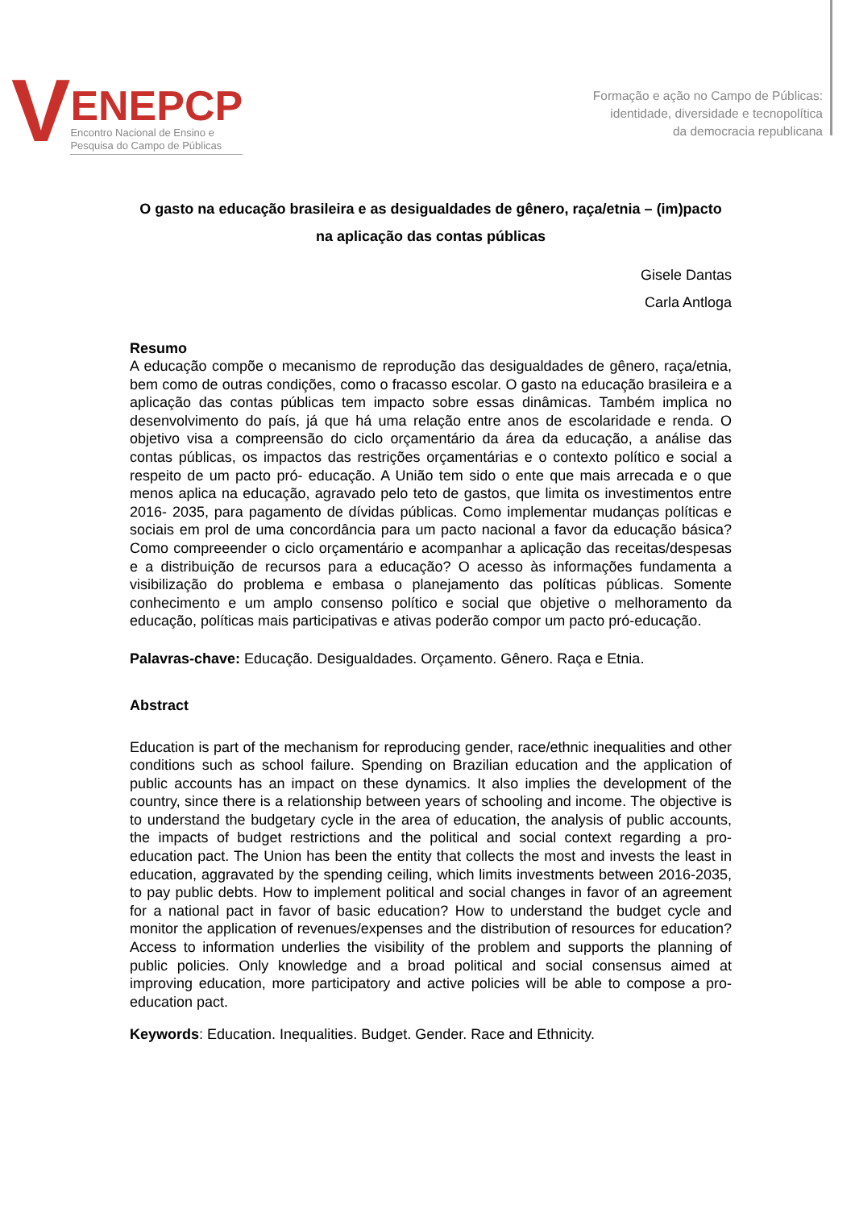V
ENEPCP
Encontro Nacional de Ensino e
Pesquisa do Campo de Públicas
Formação e ação no Campo de Públicas:
identidade, diversidade e tecnopolítica
da democracia republicana
O gasto na educação brasileira e as desigualdades de gênero, raça/etnia – (im)pacto na aplicação das contas públicas
Gisele Dantas
Carla Antloga
Resumo
A educação compõe o mecanismo de reprodução das desigualdades de gênero, raça/etnia, bem como de outras condições, como o fracasso escolar. O gasto na educação brasileira e a aplicação das contas públicas tem impacto sobre essas dinâmicas. Também implica no desenvolvimento do país, já que há uma relação entre anos de escolaridade e renda. O objetivo visa a compreensão do ciclo orçamentário da área da educação, a análise das contas públicas, os impactos das restrições orçamentárias e o contexto político e social a respeito de um pacto pró- educação. A União tem sido o ente que mais arrecada e o que menos aplica na educação, agravado pelo teto de gastos, que limita os investimentos entre 2016- 2035, para pagamento de dívidas públicas. Como implementar mudanças políticas e sociais em prol de uma concordância para um pacto nacional a favor da educação básica? Como compreeender o ciclo orçamentário e acompanhar a aplicação das receitas/despesas e a distribuição de recursos para a educação? O acesso às informações fundamenta a visibilização do problema e embasa o planejamento das políticas públicas. Somente conhecimento e um amplo consenso político e social que objetive o melhoramento da educação, políticas mais participativas e ativas poderão compor um pacto pró-educação.
Palavras-chave: Educação. Desigualdades. Orçamento. Gênero. Raça e Etnia.
Abstract
Education is part of the mechanism for reproducing gender, race/ethnic inequalities and other conditions such as school failure. Spending on Brazilian education and the application of public accounts has an impact on these dynamics. It also implies the development of the country, since there is a relationship between years of schooling and income. The objective is to understand the budgetary cycle in the area of education, the analysis of public accounts, the impacts of budget restrictions and the political and social context regarding a pro-education pact. The Union has been the entity that collects the most and invests the least in education, aggravated by the spending ceiling, which limits investments between 2016-2035, to pay public debts. How to implement political and social changes in favor of an agreement for a national pact in favor of basic education? How to understand the budget cycle and monitor the application of revenues/expenses and the distribution of resources for education? Access to information underlies the visibility of the problem and supports the planning of public policies. Only knowledge and a broad political and social consensus aimed at improving education, more participatory and active policies will be able to compose a pro-education pact.
Keywords: Education. Inequalities. Budget. Gender. Race and Ethnicity.